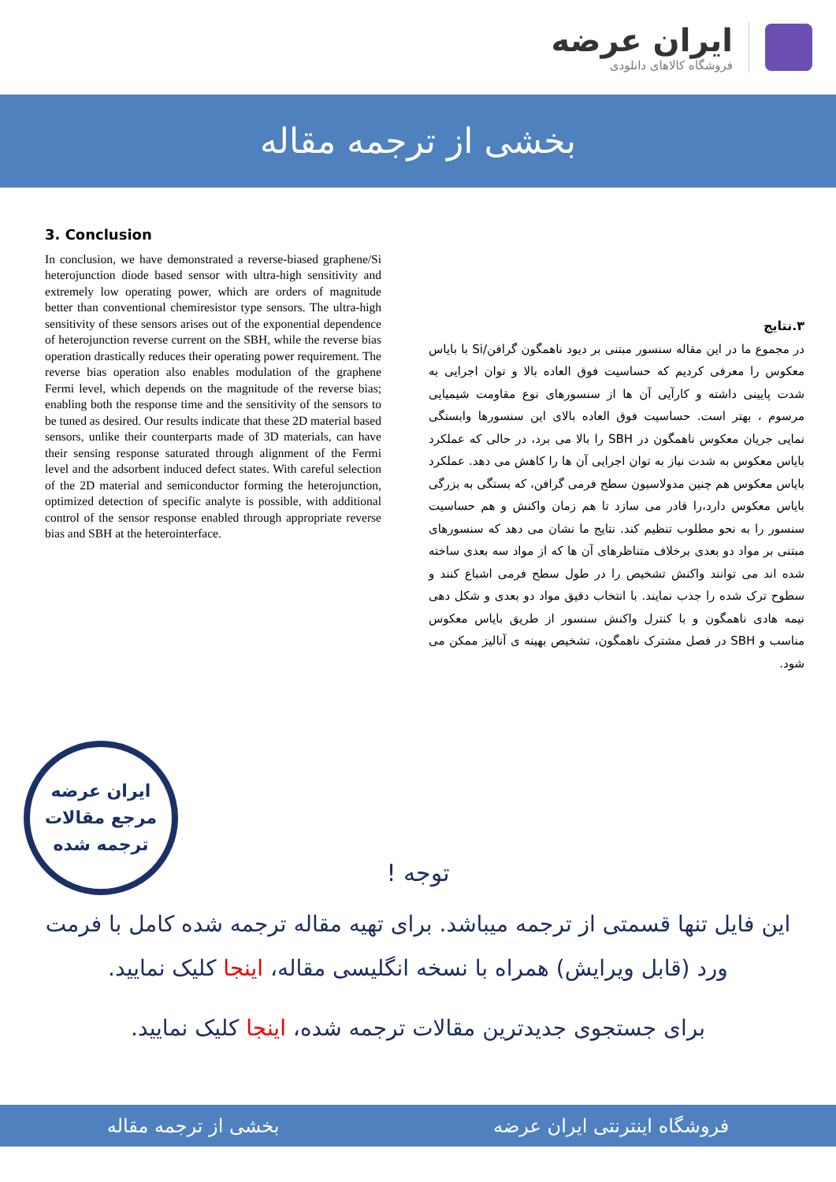ایران عرضه
فروشگاه کالاهای دانلودی
بخشی از ترجمه مقاله
3. Conclusion
In conclusion, we have demonstrated a reverse-biased graphene/Si heterojunction diode based sensor with ultra-high sensitivity and extremely low operating power, which are orders of magnitude better than conventional chemiresistor type sensors. The ultra-high sensitivity of these sensors arises out of the exponential dependence of heterojunction reverse current on the SBH, while the reverse bias operation drastically reduces their operating power requirement. The reverse bias operation also enables modulation of the graphene Fermi level, which depends on the magnitude of the reverse bias; enabling both the response time and the sensitivity of the sensors to be tuned as desired. Our results indicate that these 2D material based sensors, unlike their counterparts made of 3D materials, can have their sensing response saturated through alignment of the Fermi level and the adsorbent induced defect states. With careful selection of the 2D material and semiconductor forming the heterojunction, optimized detection of specific analyte is possible, with additional control of the sensor response enabled through appropriate reverse bias and SBH at the heterointerface.
۳.نتایج
در مجموع ما در این مقاله سنسور مبتنی بر دیود ناهمگون گرافن/Si با بایاس معکوس را معرفی کردیم که حساسیت فوق العاده بالا و توان اجرایی به شدت پایینی داشته و کارآیی آن ها از سنسورهای نوع مقاومت شیمیایی مرسوم ، بهتر است. حساسیت فوق العاده بالای این سنسورها وابستگی نمایی جریان معکوس ناهمگون در SBH را بالا می برد، در حالی که عملکرد بایاس معکوس به شدت نیاز به توان اجرایی آن ها را کاهش می دهد. عملکرد بایاس معکوس هم چنین مدولاسیون سطح فرمی گرافن، که بستگی به بزرگی بایاس معکوس دارد،را قادر می سازد تا هم زمان واکنش و هم حساسیت سنسور را به نحو مطلوب تنظیم کند. نتایج ما نشان می دهد که سنسورهای مبتنی بر مواد دو بعدی برخلاف متناظرهای آن ها که از مواد سه بعدی ساخته شده اند می توانند واکنش تشخیص را در طول سطح فرمی اشباع کنند و سطوح ترک شده را جذب نمایند. با انتخاب دقیق مواد دو بعدی و شکل دهی نیمه هادی ناهمگون و با کنترل واکنش سنسور از طریق بایاس معکوس مناسب و SBH در فصل مشترک ناهمگون، تشخیص بهینه ی آنالیز ممکن می شود.
ایران عرضه
مرجع مقالات
ترجمه شده
توجه !
این فایل تنها قسمتی از ترجمه میباشد. برای تهیه مقاله ترجمه شده کامل با فرمت ورد (قابل ویرایش) همراه با نسخه انگلیسی مقاله، اینجا کلیک نمایید.
برای جستجوی جدیدترین مقالات ترجمه شده، اینجا کلیک نمایید.
فروشگاه اینترنتی ایران عرضه بخشی از ترجمه مقاله